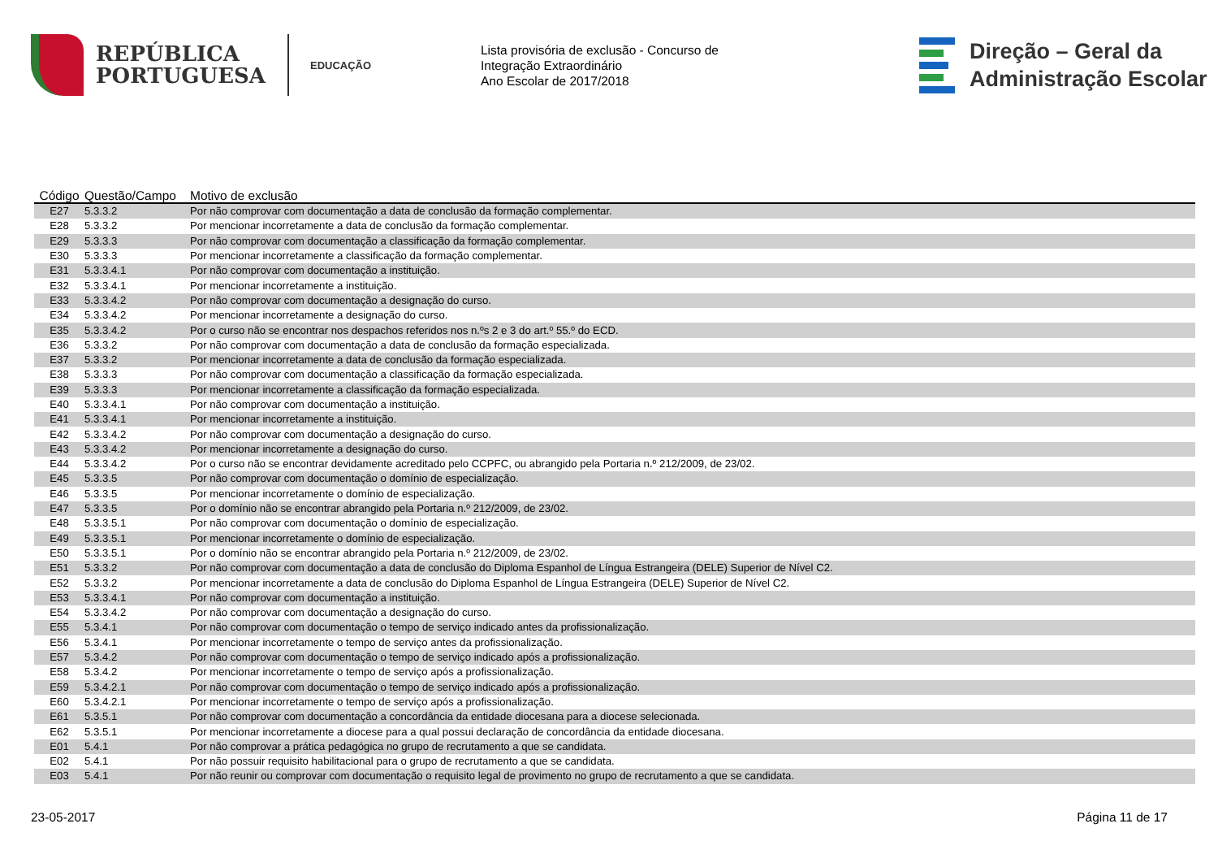REPÚBLICA PORTUGUESA
EDUCAÇÃO
Lista provisória de exclusão - Concurso de
Integração Extraordinário
Ano Escolar de 2017/2018
Direção – Geral da
Administração Escolar
| Código | Questão/Campo | Motivo de exclusão |
| --- | --- | --- |
| E27 | 5.3.3.2 | Por não comprovar com documentação a data de conclusão da formação complementar. |
| E28 | 5.3.3.2 | Por mencionar incorretamente a data de conclusão da formação complementar. |
| E29 | 5.3.3.3 | Por não comprovar com documentação a classificação da formação complementar. |
| E30 | 5.3.3.3 | Por mencionar incorretamente a classificação da formação complementar. |
| E31 | 5.3.3.4.1 | Por não comprovar com documentação a instituição. |
| E32 | 5.3.3.4.1 | Por mencionar incorretamente a instituição. |
| E33 | 5.3.3.4.2 | Por não comprovar com documentação a designação do curso. |
| E34 | 5.3.3.4.2 | Por mencionar incorretamente a designação do curso. |
| E35 | 5.3.3.4.2 | Por o curso não se encontrar nos despachos referidos nos n.ºs 2 e 3 do art.º 55.º do ECD. |
| E36 | 5.3.3.2 | Por não comprovar com documentação a data de conclusão da formação especializada. |
| E37 | 5.3.3.2 | Por mencionar incorretamente a data de conclusão da formação especializada. |
| E38 | 5.3.3.3 | Por não comprovar com documentação a classificação da formação especializada. |
| E39 | 5.3.3.3 | Por mencionar incorretamente a classificação da formação especializada. |
| E40 | 5.3.3.4.1 | Por não comprovar com documentação a instituição. |
| E41 | 5.3.3.4.1 | Por mencionar incorretamente a instituição. |
| E42 | 5.3.3.4.2 | Por não comprovar com documentação a designação do curso. |
| E43 | 5.3.3.4.2 | Por mencionar incorretamente a designação do curso. |
| E44 | 5.3.3.4.2 | Por o curso não se encontrar devidamente acreditado pelo CCPFC, ou abrangido pela Portaria n.º 212/2009, de 23/02. |
| E45 | 5.3.3.5 | Por não comprovar com documentação o domínio de especialização. |
| E46 | 5.3.3.5 | Por mencionar incorretamente o domínio de especialização. |
| E47 | 5.3.3.5 | Por o domínio não se encontrar abrangido pela Portaria n.º 212/2009, de 23/02. |
| E48 | 5.3.3.5.1 | Por não comprovar com documentação o domínio de especialização. |
| E49 | 5.3.3.5.1 | Por mencionar incorretamente o domínio de especialização. |
| E50 | 5.3.3.5.1 | Por o domínio não se encontrar abrangido pela Portaria n.º 212/2009, de 23/02. |
| E51 | 5.3.3.2 | Por não comprovar com documentação a data de conclusão do Diploma Espanhol de Língua Estrangeira (DELE) Superior de Nível C2. |
| E52 | 5.3.3.2 | Por mencionar incorretamente a data de conclusão do Diploma Espanhol de Língua Estrangeira (DELE) Superior de Nível C2. |
| E53 | 5.3.3.4.1 | Por não comprovar com documentação a instituição. |
| E54 | 5.3.3.4.2 | Por não comprovar com documentação a designação do curso. |
| E55 | 5.3.4.1 | Por não comprovar com documentação o tempo de serviço indicado antes da profissionalização. |
| E56 | 5.3.4.1 | Por mencionar incorretamente o tempo de serviço antes da profissionalização. |
| E57 | 5.3.4.2 | Por não comprovar com documentação o tempo de serviço indicado após a profissionalização. |
| E58 | 5.3.4.2 | Por mencionar incorretamente o tempo de serviço após a profissionalização. |
| E59 | 5.3.4.2.1 | Por não comprovar com documentação o tempo de serviço indicado após a profissionalização. |
| E60 | 5.3.4.2.1 | Por mencionar incorretamente o tempo de serviço após a profissionalização. |
| E61 | 5.3.5.1 | Por não comprovar com documentação a concordância da entidade diocesana para a diocese selecionada. |
| E62 | 5.3.5.1 | Por mencionar incorretamente a diocese para a qual possui declaração de concordância da entidade diocesana. |
| E01 | 5.4.1 | Por não comprovar a prática pedagógica no grupo de recrutamento a que se candidata. |
| E02 | 5.4.1 | Por não possuir requisito habilitacional para o grupo de recrutamento a que se candidata. |
| E03 | 5.4.1 | Por não reunir ou comprovar com documentação o requisito legal de provimento no grupo de recrutamento a que se candidata. |
23-05-2017 Página 11 de 17